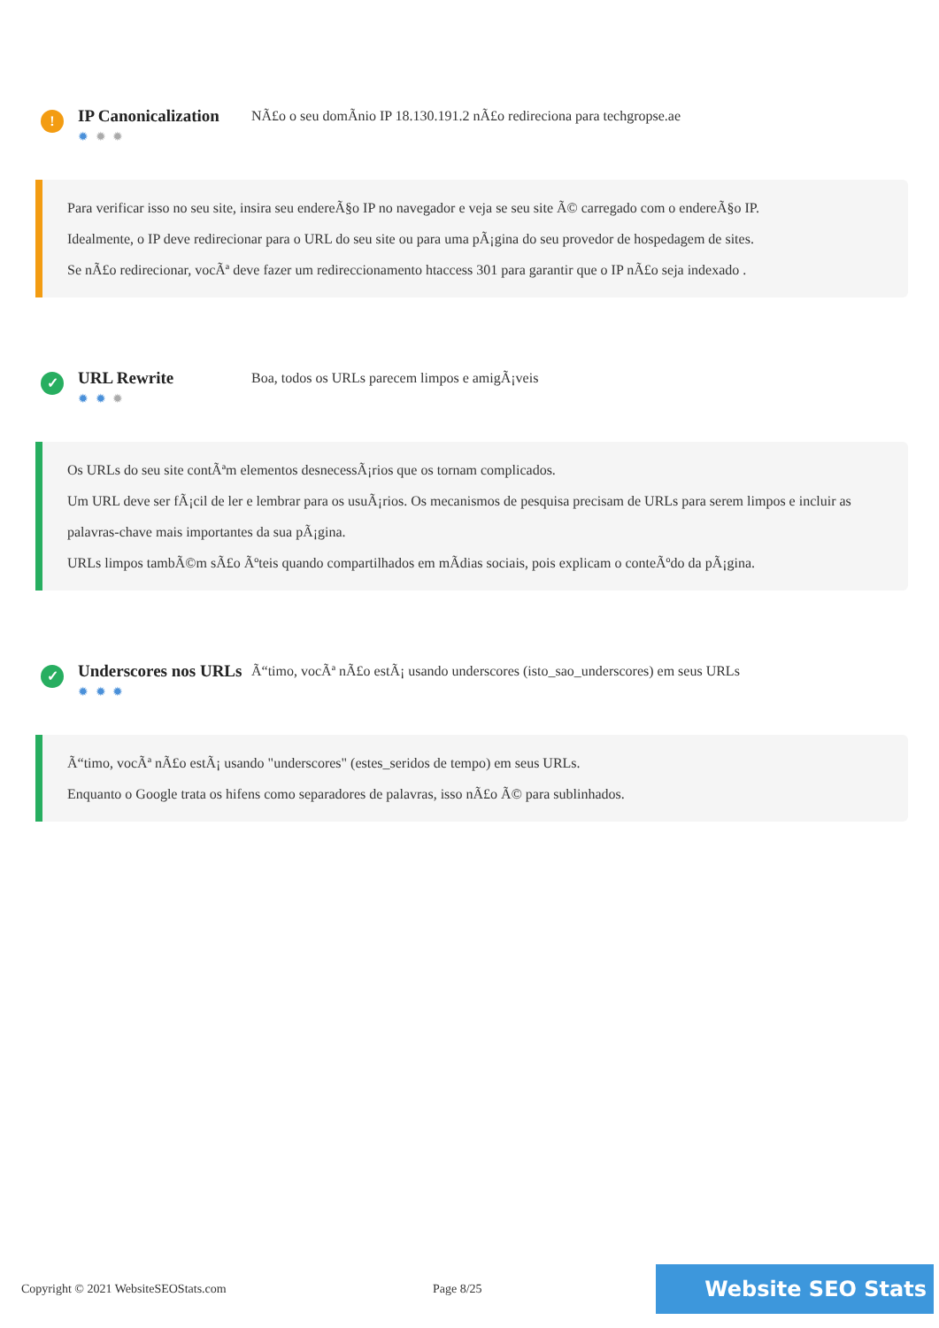!
IP Canonicalization
✹ ✹ ✹
NÃ£o o seu domÃnio IP 18.130.191.2 nÃ£o redireciona para techgropse.ae
Para verificar isso no seu site, insira seu endereÃ§o IP no navegador e veja se seu site Ã© carregado com o endereÃ§o IP.
Idealmente, o IP deve redirecionar para o URL do seu site ou para uma pÃ¡gina do seu provedor de hospedagem de sites.
Se nÃ£o redirecionar, vocÃª deve fazer um redireccionamento htaccess 301 para garantir que o IP nÃ£o seja indexado .
✓
URL Rewrite
✹ ✹ ✹
Boa, todos os URLs parecem limpos e amigÃ¡veis
Os URLs do seu site contÃªm elementos desnecessÃ¡rios que os tornam complicados.
Um URL deve ser fÃ¡cil de ler e lembrar para os usuÃ¡rios. Os mecanismos de pesquisa precisam de URLs para serem limpos e incluir as palavras-chave mais importantes da sua pÃ¡gina.
URLs limpos tambÃ©m sÃ£o Ãºteis quando compartilhados em mÃdias sociais, pois explicam o conteÃºdo da pÃ¡gina.
✓
Underscores nos URLs
✹ ✹ ✹
Ã“timo, vocÃª nÃ£o estÃ¡ usando underscores (isto_sao_underscores) em seus URLs
Ã“timo, vocÃª nÃ£o estÃ¡ usando "underscores" (estes_seridos de tempo) em seus URLs.
Enquanto o Google trata os hifens como separadores de palavras, isso nÃ£o Ã© para sublinhados.
Copyright © 2021 WebsiteSEOStats.com Page 8/25
Website SEO Stats